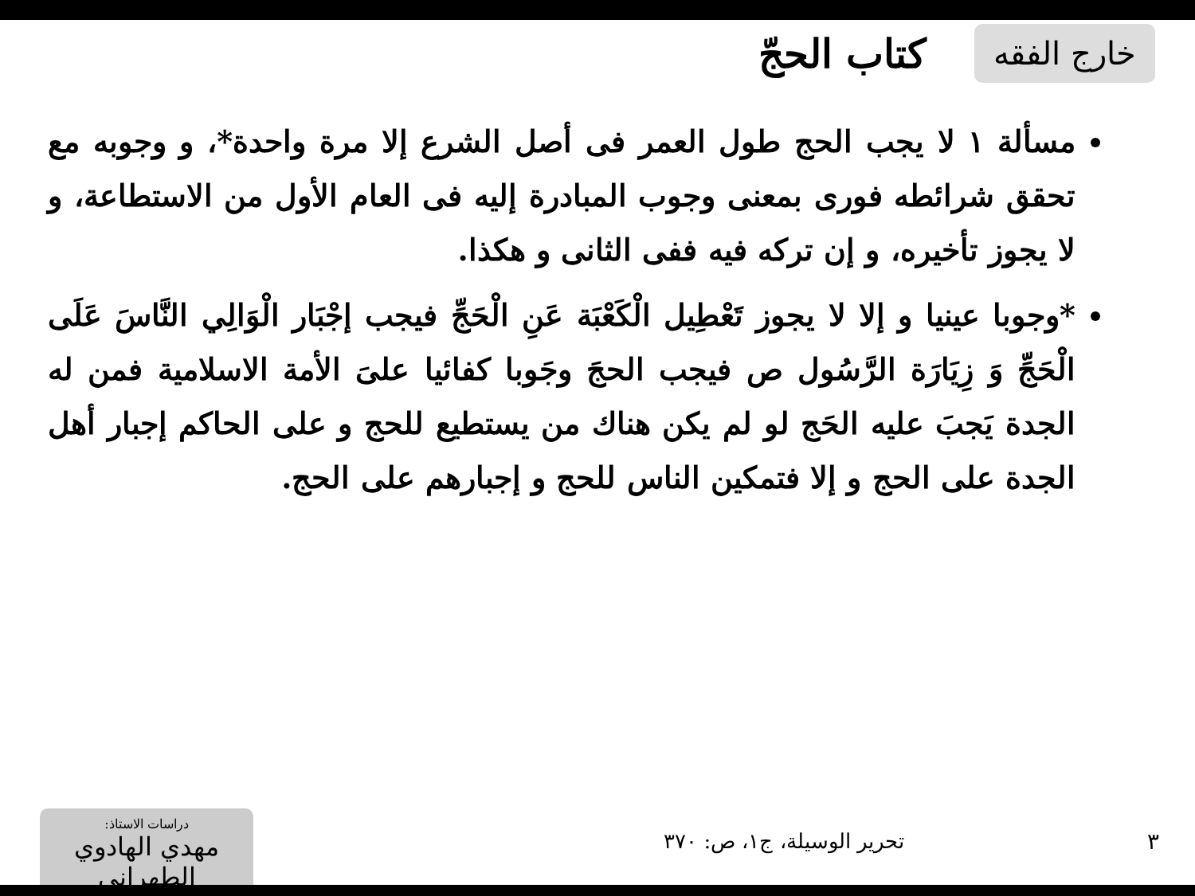خارج الفقه
كتاب الحجّ
مسألة ١ لا يجب الحج طول العمر فى أصل الشرع إلا مرة واحدة*، و وجوبه مع تحقق شرائطه فورى بمعنى وجوب المبادرة إليه فى العام الأول من الاستطاعة، و لا يجوز تأخيره، و إن تركه فيه ففى الثانى و هكذا.
*وجوبا عينيا و إلا لا يجوز تَعْطِيل الْكَعْبَة عَنِ الْحَجِّ فيجب إجْبَار الْوَالِي النَّاسَ عَلَى الْحَجِّ وَ زِيَارَة الرَّسُول ص فيجب الحجَ وجَوبا كفائيا علىَ الأمة الاسلامية فمن له الجدة يَجبَ عليه الحَج لو لم يكن هناك من يستطيع للحج و على الحاكم إجبار أهل الجدة على الحج و إلا فتمكين الناس للحج و إجبارهم على الحج.
٣ تحرير الوسيلة، ج١، ص: ٣٧٠
دراسات الاستاذ:
مهدي الهادوي الطهراني